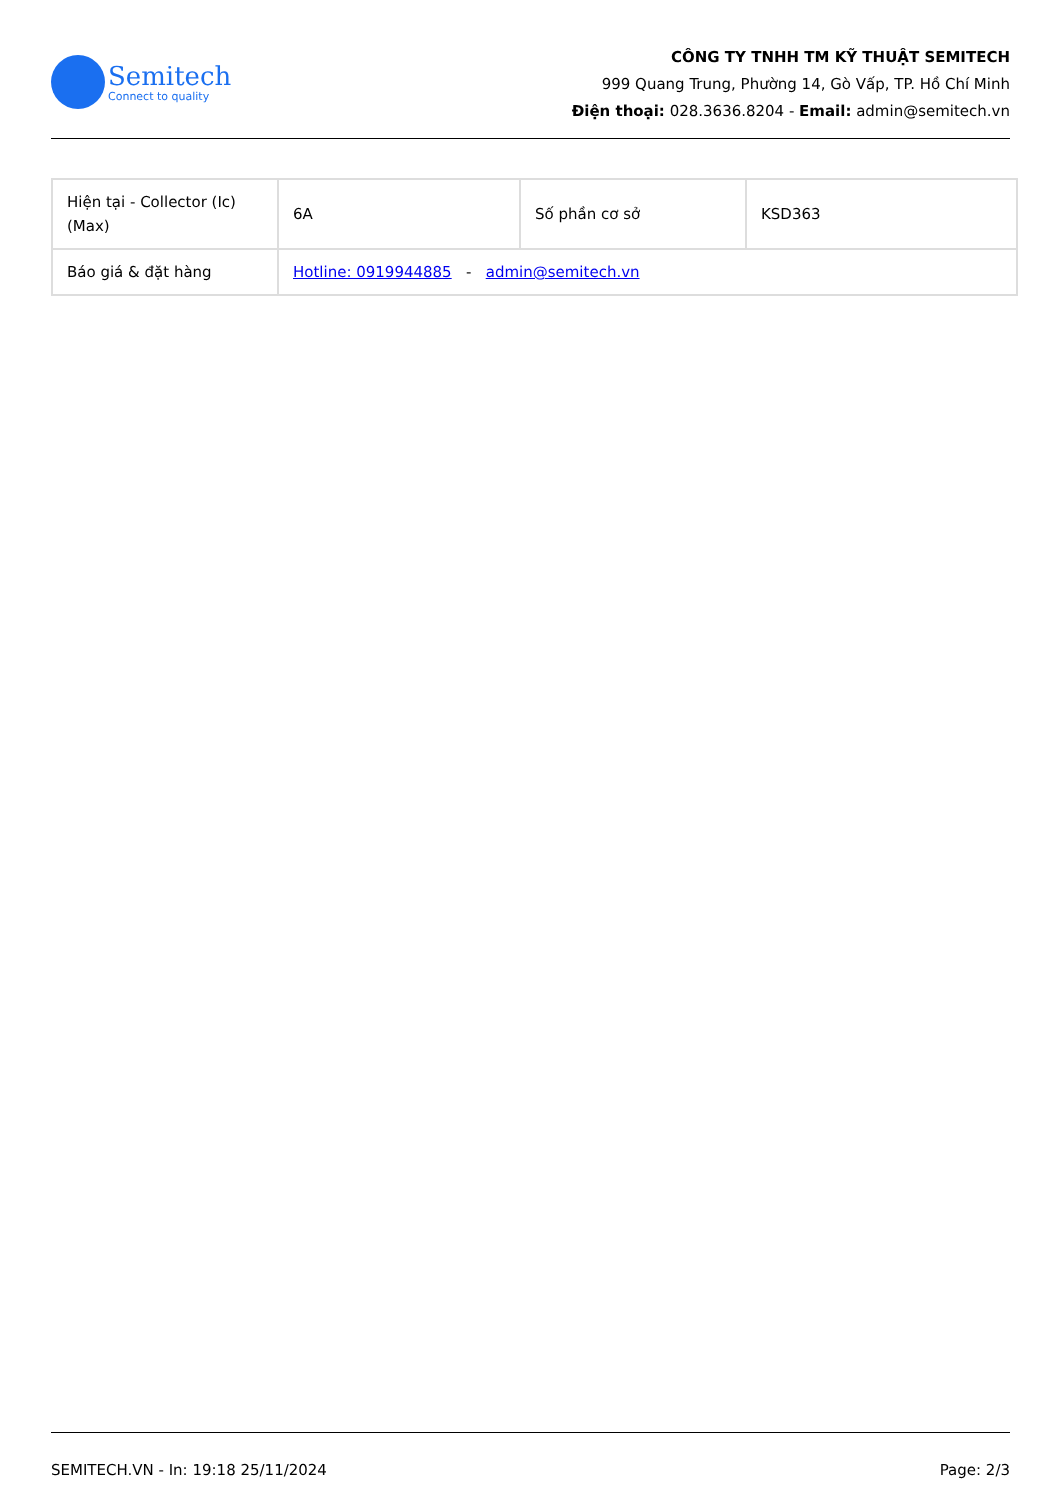Semitech
Connect to quality
CÔNG TY TNHH TM KỸ THUẬT SEMITECH
999 Quang Trung, Phường 14, Gò Vấp, TP. Hồ Chí Minh
Điện thoại: 028.3636.8204 - Email: admin@semitech.vn
| Hiện tại - Collector (Ic) (Max) | 6A | Số phần cơ sở | KSD363 |
| Báo giá & đặt hàng | Hotline: 0919944885 - admin@semitech.vn | | |
SEMITECH.VN - In: 19:18 25/11/2024 Page: 2/3